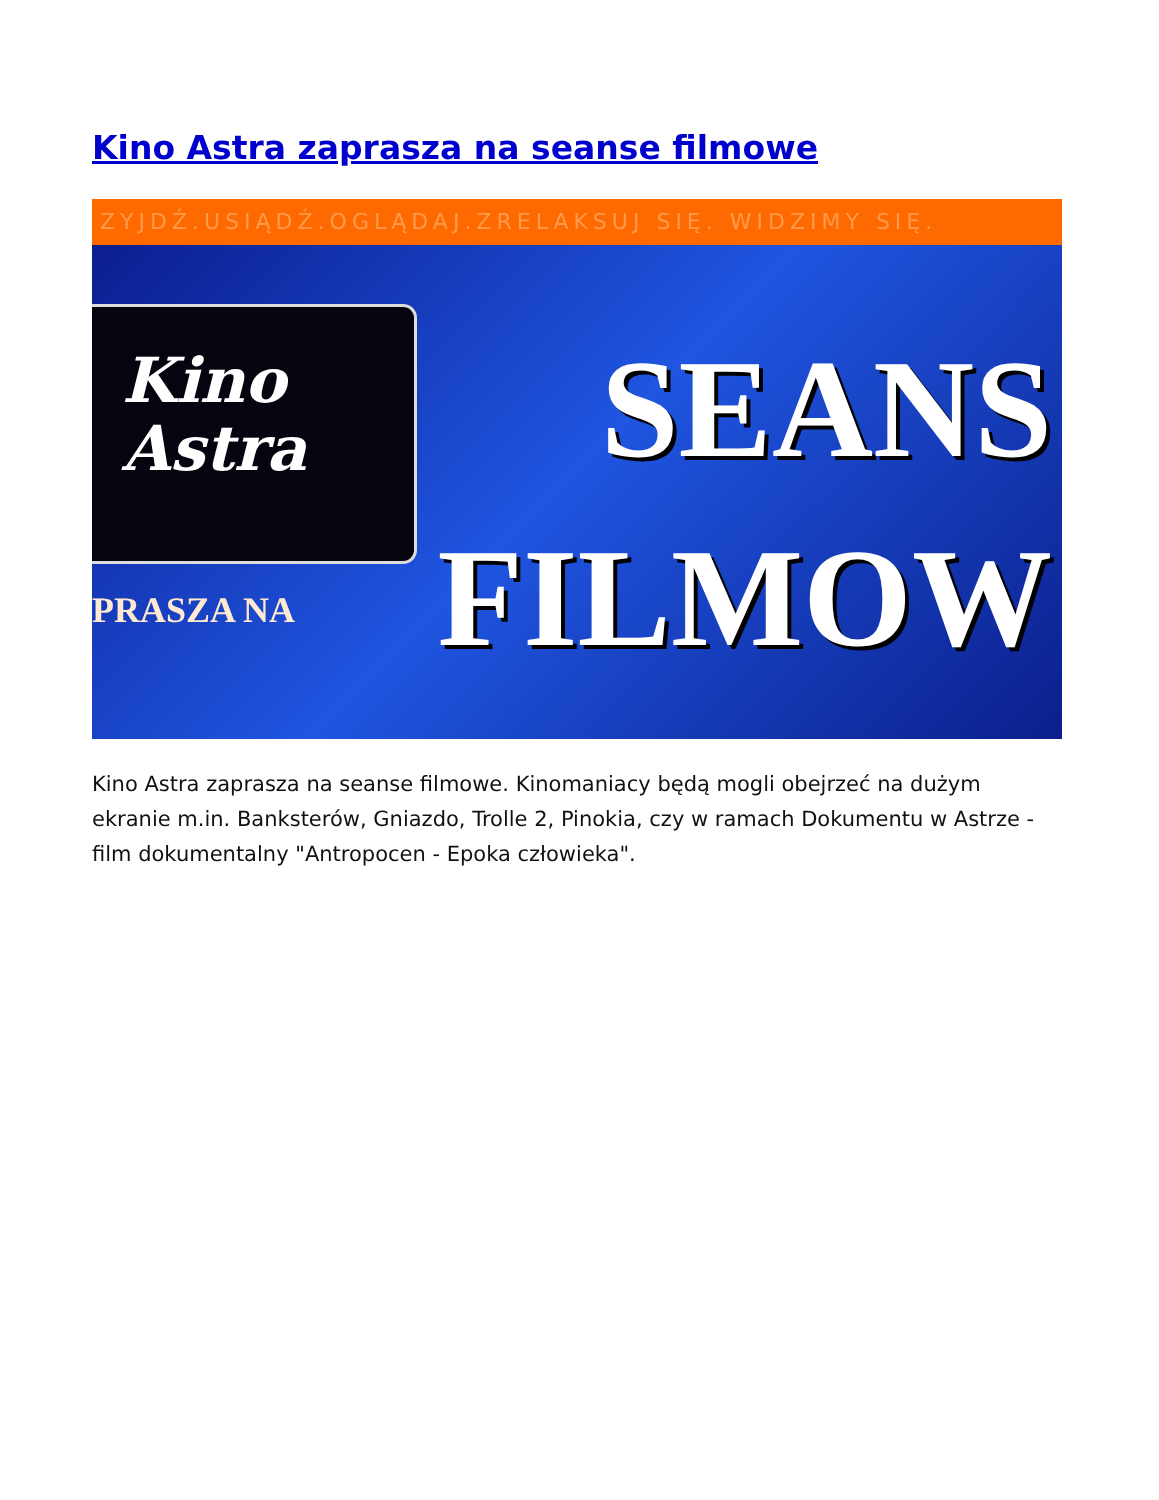Kino Astra zaprasza na seanse filmowe
ZYJDŹ.USIĄDŹ.OGLĄDAJ.ZRELAKSUJ SIĘ. WIDZIMY SIĘ.
Kino
Astra
PRASZA NA
SEANS
FILMOW
Kino Astra zaprasza na seanse filmowe. Kinomaniacy będą mogli obejrzeć na dużym ekranie m.in. Banksterów, Gniazdo, Trolle 2, Pinokia, czy w ramach Dokumentu w Astrze - film dokumentalny "Antropocen - Epoka człowieka".